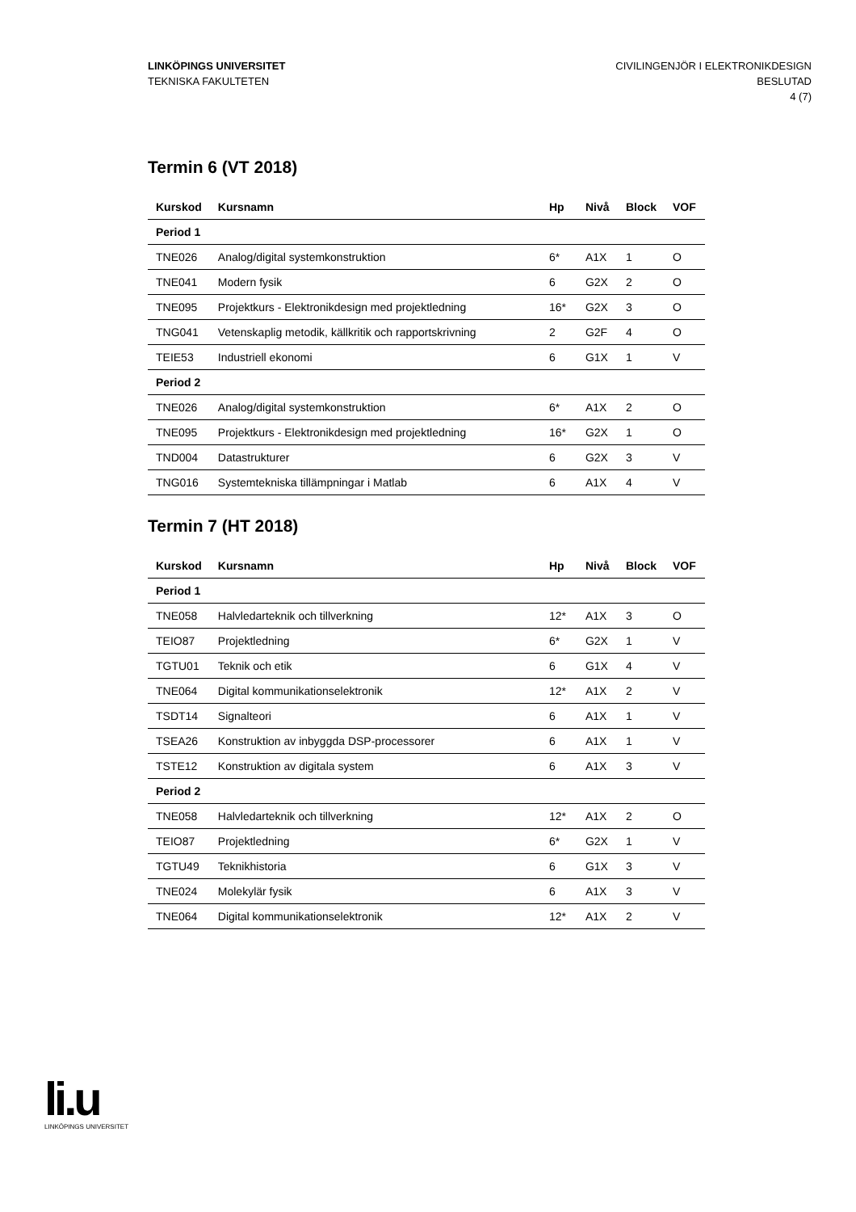LINKÖPINGS UNIVERSITET
TEKNISKA FAKULTETEN
CIVILINGENJÖR I ELEKTRONIKDESIGN
BESLUTAD
4 (7)
Termin 6 (VT 2018)
| Kurskod | Kursnamn | Hp | Nivå | Block | VOF |
| --- | --- | --- | --- | --- | --- |
| Period 1 | | | | | |
| TNE026 | Analog/digital systemkonstruktion | 6* | A1X | 1 | O |
| TNE041 | Modern fysik | 6 | G2X | 2 | O |
| TNE095 | Projektkurs - Elektronikdesign med projektledning | 16* | G2X | 3 | O |
| TNG041 | Vetenskaplig metodik, källkritik och rapportskrivning | 2 | G2F | 4 | O |
| TEIE53 | Industriell ekonomi | 6 | G1X | 1 | V |
| Period 2 | | | | | |
| TNE026 | Analog/digital systemkonstruktion | 6* | A1X | 2 | O |
| TNE095 | Projektkurs - Elektronikdesign med projektledning | 16* | G2X | 1 | O |
| TND004 | Datastrukturer | 6 | G2X | 3 | V |
| TNG016 | Systemtekniska tillämpningar i Matlab | 6 | A1X | 4 | V |
Termin 7 (HT 2018)
| Kurskod | Kursnamn | Hp | Nivå | Block | VOF |
| --- | --- | --- | --- | --- | --- |
| Period 1 | | | | | |
| TNE058 | Halvledarteknik och tillverkning | 12* | A1X | 3 | O |
| TEIO87 | Projektledning | 6* | G2X | 1 | V |
| TGTU01 | Teknik och etik | 6 | G1X | 4 | V |
| TNE064 | Digital kommunikationselektronik | 12* | A1X | 2 | V |
| TSDT14 | Signalteori | 6 | A1X | 1 | V |
| TSEA26 | Konstruktion av inbyggda DSP-processorer | 6 | A1X | 1 | V |
| TSTE12 | Konstruktion av digitala system | 6 | A1X | 3 | V |
| Period 2 | | | | | |
| TNE058 | Halvledarteknik och tillverkning | 12* | A1X | 2 | O |
| TEIO87 | Projektledning | 6* | G2X | 1 | V |
| TGTU49 | Teknikhistoria | 6 | G1X | 3 | V |
| TNE024 | Molekylär fysik | 6 | A1X | 3 | V |
| TNE064 | Digital kommunikationselektronik | 12* | A1X | 2 | V |
li.u
LINKÖPINGS UNIVERSITET